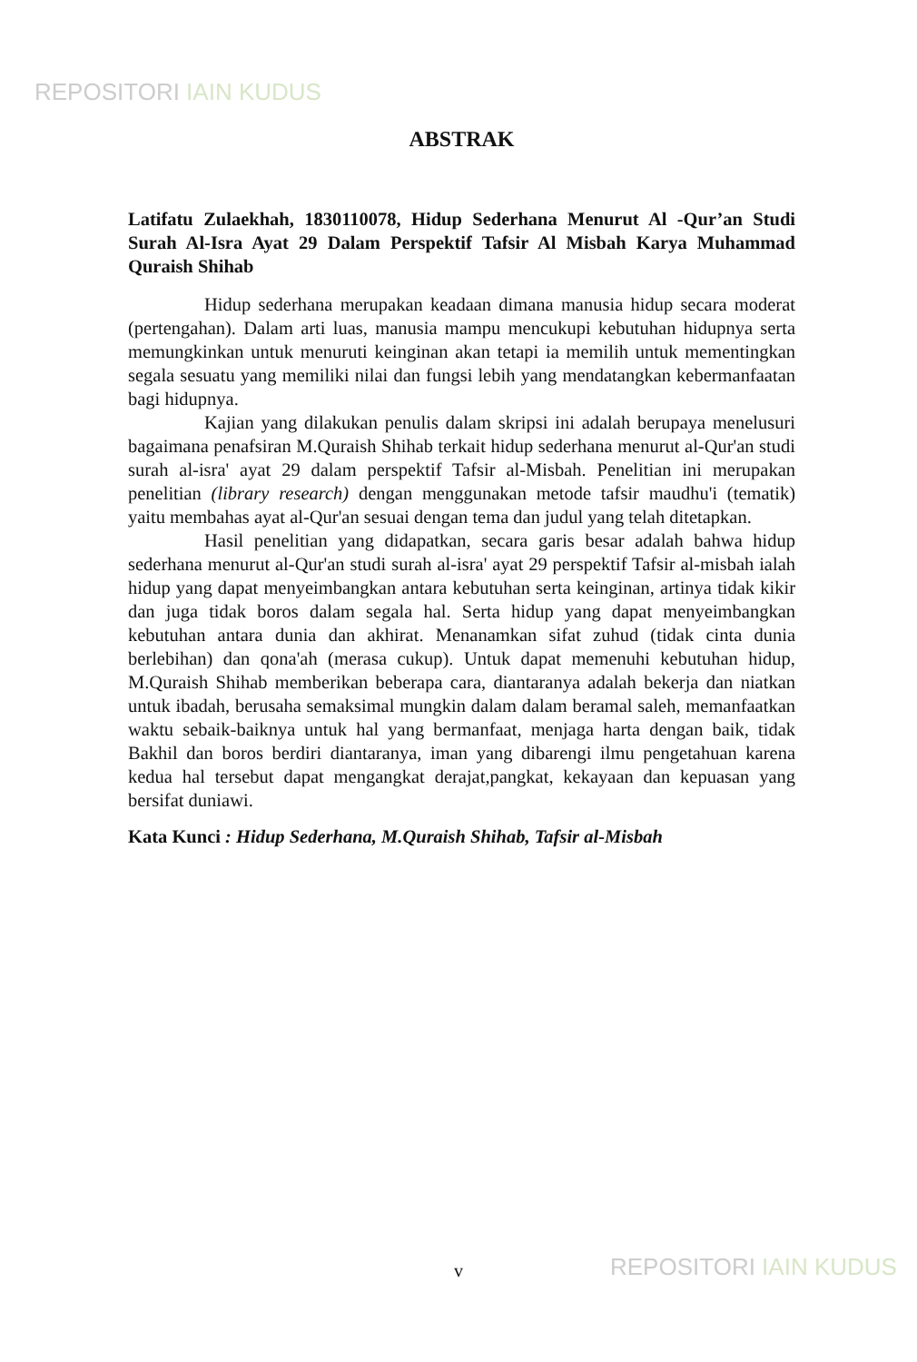REPOSITORI IAIN KUDUS
ABSTRAK
Latifatu Zulaekhah, 1830110078, Hidup Sederhana Menurut Al -Qur’an Studi Surah Al-Isra Ayat 29 Dalam Perspektif Tafsir Al Misbah Karya Muhammad Quraish Shihab
Hidup sederhana merupakan keadaan dimana manusia hidup secara moderat (pertengahan). Dalam arti luas, manusia mampu mencukupi kebutuhan hidupnya serta memungkinkan untuk menuruti keinginan akan tetapi ia memilih untuk mementingkan segala sesuatu yang memiliki nilai dan fungsi lebih yang mendatangkan kebermanfaatan bagi hidupnya.
Kajian yang dilakukan penulis dalam skripsi ini adalah berupaya menelusuri bagaimana penafsiran M.Quraish Shihab terkait hidup sederhana menurut al-Qur'an studi surah al-isra' ayat 29 dalam perspektif Tafsir al-Misbah. Penelitian ini merupakan penelitian (library research) dengan menggunakan metode tafsir maudhu'i (tematik) yaitu membahas ayat al-Qur'an sesuai dengan tema dan judul yang telah ditetapkan.
Hasil penelitian yang didapatkan, secara garis besar adalah bahwa hidup sederhana menurut al-Qur'an studi surah al-isra' ayat 29 perspektif Tafsir al-misbah ialah hidup yang dapat menyeimbangkan antara kebutuhan serta keinginan, artinya tidak kikir dan juga tidak boros dalam segala hal. Serta hidup yang dapat menyeimbangkan kebutuhan antara dunia dan akhirat. Menanamkan sifat zuhud (tidak cinta dunia berlebihan) dan qona'ah (merasa cukup). Untuk dapat memenuhi kebutuhan hidup, M.Quraish Shihab memberikan beberapa cara, diantaranya adalah bekerja dan niatkan untuk ibadah, berusaha semaksimal mungkin dalam dalam beramal saleh, memanfaatkan waktu sebaik-baiknya untuk hal yang bermanfaat, menjaga harta dengan baik, tidak Bakhil dan boros berdiri diantaranya, iman yang dibarengi ilmu pengetahuan karena kedua hal tersebut dapat mengangkat derajat,pangkat, kekayaan dan kepuasan yang bersifat duniawi.
Kata Kunci : Hidup Sederhana, M.Quraish Shihab, Tafsir al-Misbah
v REPOSITORI IAIN KUDUS